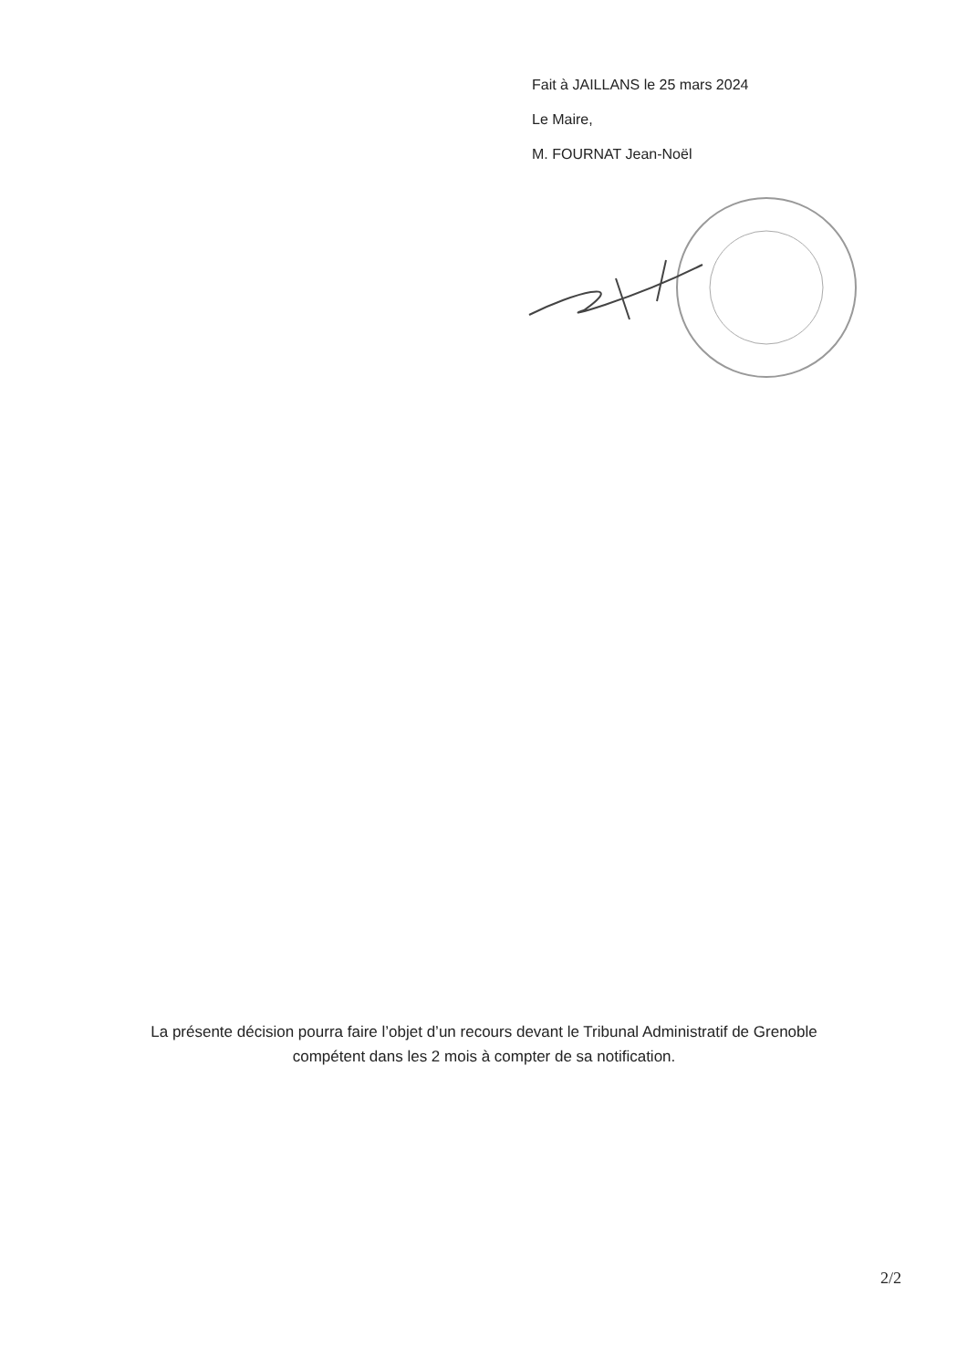Fait à JAILLANS le 25 mars 2024
Le Maire,
M. FOURNAT Jean-Noël
La présente décision pourra faire l’objet d’un recours devant le Tribunal Administratif de Grenoble
compétent dans les 2 mois à compter de sa notification.
2/2